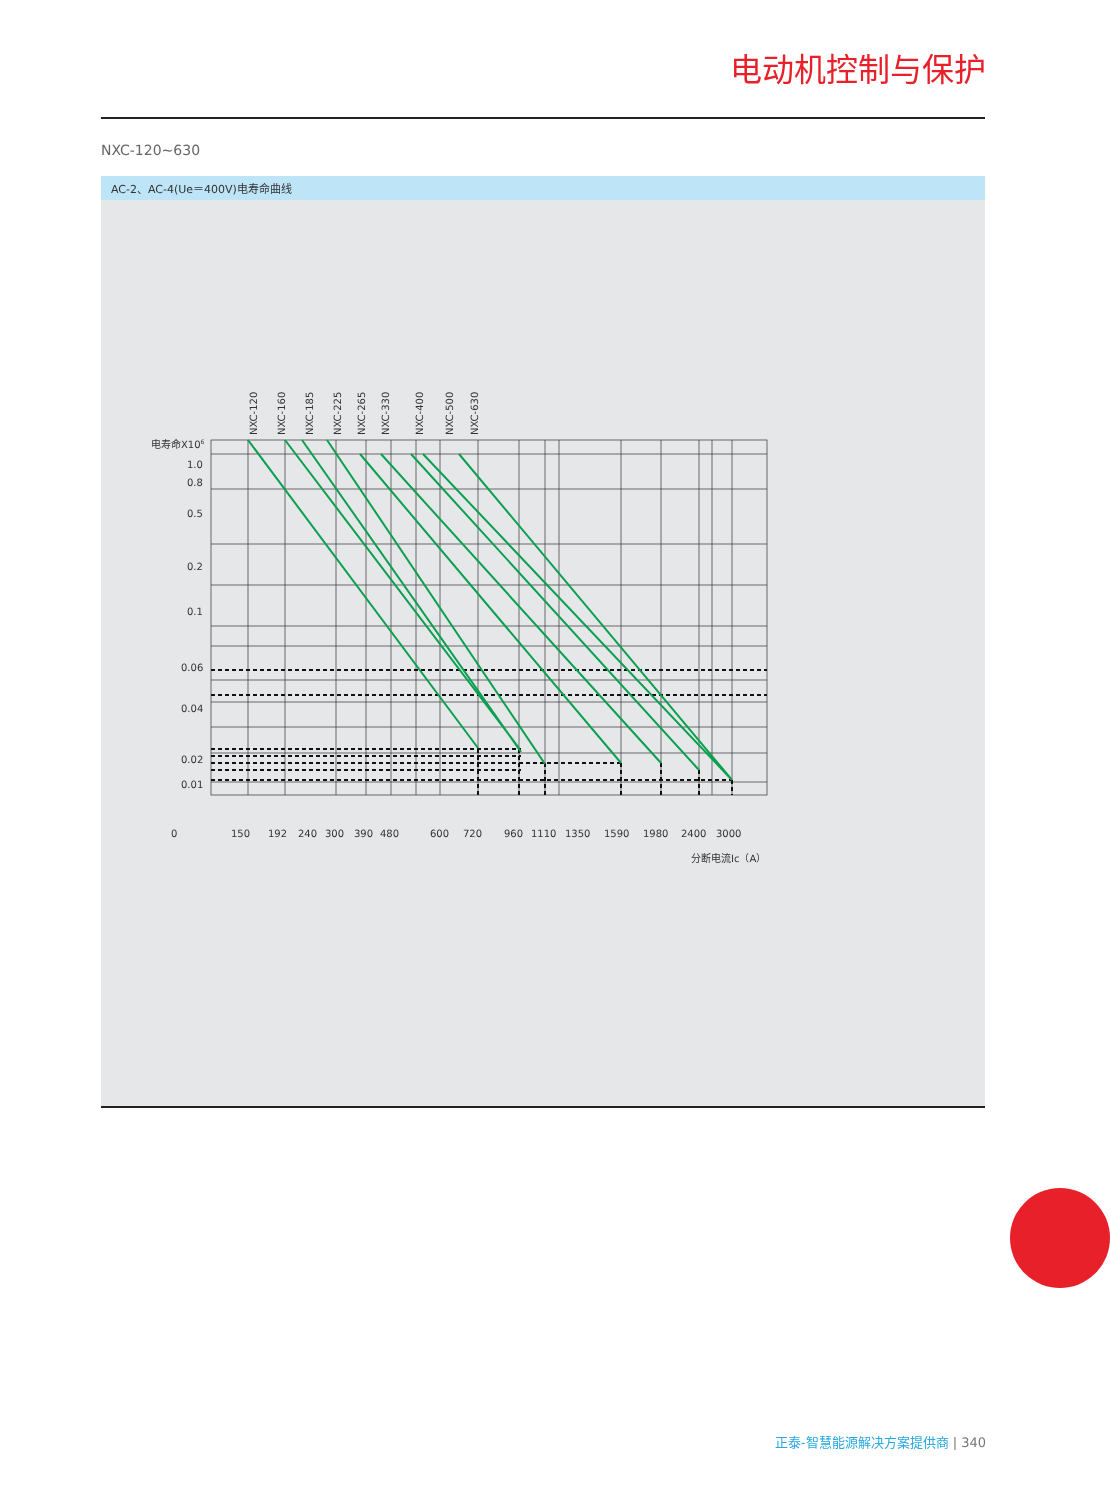电动机控制与保护
NXC-120~630
AC-2、AC-4(Ue＝400V)电寿命曲线
电寿命X106
1.0
0.8
0.5
0.2
0.1
0.06
0.04
0.02
0.01
0
150
192
240
300
390
480
600
720
960
1110
1350
1590
1980
2400
3000
分断电流Ic（A）
NXC-120
NXC-160
NXC-185
NXC-225
NXC-265
NXC-330
NXC-400
NXC-500
NXC-630
正泰-智慧能源解决方案提供商 | 340